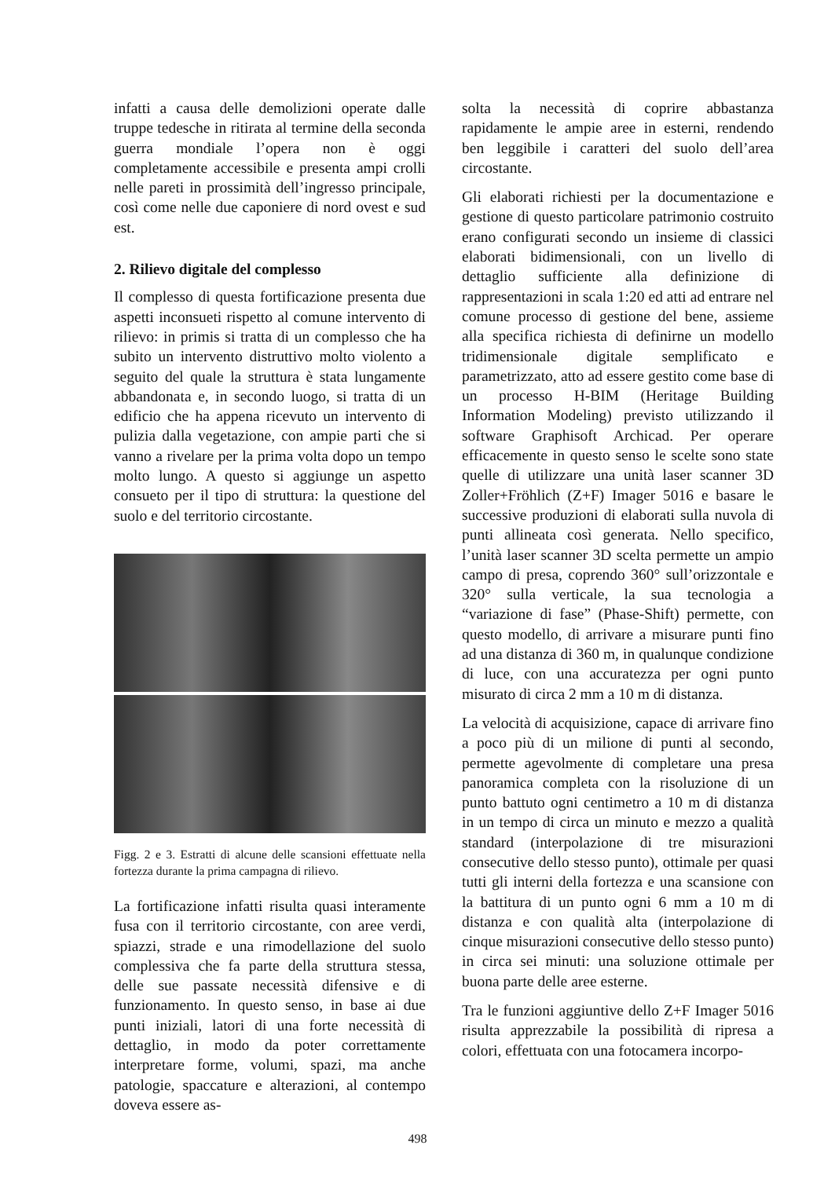infatti a causa delle demolizioni operate dalle truppe tedesche in ritirata al termine della seconda guerra mondiale l’opera non è oggi completamente accessibile e presenta ampi crolli nelle pareti in prossimità dell’ingresso principale, così come nelle due caponiere di nord ovest e sud est.
2. Rilievo digitale del complesso
Il complesso di questa fortificazione presenta due aspetti inconsueti rispetto al comune intervento di rilievo: in primis si tratta di un complesso che ha subito un intervento distruttivo molto violento a seguito del quale la struttura è stata lungamente abbandonata e, in secondo luogo, si tratta di un edificio che ha appena ricevuto un intervento di pulizia dalla vegetazione, con ampie parti che si vanno a rivelare per la prima volta dopo un tempo molto lungo. A questo si aggiunge un aspetto consueto per il tipo di struttura: la questione del suolo e del territorio circostante.
Figg. 2 e 3. Estratti di alcune delle scansioni effettuate nella fortezza durante la prima campagna di rilievo.
La fortificazione infatti risulta quasi interamente fusa con il territorio circostante, con aree verdi, spiazzi, strade e una rimodellazione del suolo complessiva che fa parte della struttura stessa, delle sue passate necessità difensive e di funzionamento. In questo senso, in base ai due punti iniziali, latori di una forte necessità di dettaglio, in modo da poter correttamente interpretare forme, volumi, spazi, ma anche patologie, spaccature e alterazioni, al contempo doveva essere as-
solta la necessità di coprire abbastanza rapidamente le ampie aree in esterni, rendendo ben leggibile i caratteri del suolo dell’area circostante.
Gli elaborati richiesti per la documentazione e gestione di questo particolare patrimonio costruito erano configurati secondo un insieme di classici elaborati bidimensionali, con un livello di dettaglio sufficiente alla definizione di rappresentazioni in scala 1:20 ed atti ad entrare nel comune processo di gestione del bene, assieme alla specifica richiesta di definirne un modello tridimensionale digitale semplificato e parametrizzato, atto ad essere gestito come base di un processo H-BIM (Heritage Building Information Modeling) previsto utilizzando il software Graphisoft Archicad. Per operare efficacemente in questo senso le scelte sono state quelle di utilizzare una unità laser scanner 3D Zoller+Fröhlich (Z+F) Imager 5016 e basare le successive produzioni di elaborati sulla nuvola di punti allineata così generata. Nello specifico, l’unità laser scanner 3D scelta permette un ampio campo di presa, coprendo 360° sull’orizzontale e 320° sulla verticale, la sua tecnologia a “variazione di fase” (Phase-Shift) permette, con questo modello, di arrivare a misurare punti fino ad una distanza di 360 m, in qualunque condizione di luce, con una accuratezza per ogni punto misurato di circa 2 mm a 10 m di distanza.
La velocità di acquisizione, capace di arrivare fino a poco più di un milione di punti al secondo, permette agevolmente di completare una presa panoramica completa con la risoluzione di un punto battuto ogni centimetro a 10 m di distanza in un tempo di circa un minuto e mezzo a qualità standard (interpolazione di tre misurazioni consecutive dello stesso punto), ottimale per quasi tutti gli interni della fortezza e una scansione con la battitura di un punto ogni 6 mm a 10 m di distanza e con qualità alta (interpolazione di cinque misurazioni consecutive dello stesso punto) in circa sei minuti: una soluzione ottimale per buona parte delle aree esterne.
Tra le funzioni aggiuntive dello Z+F Imager 5016 risulta apprezzabile la possibilità di ripresa a colori, effettuata con una fotocamera incorpo-
498